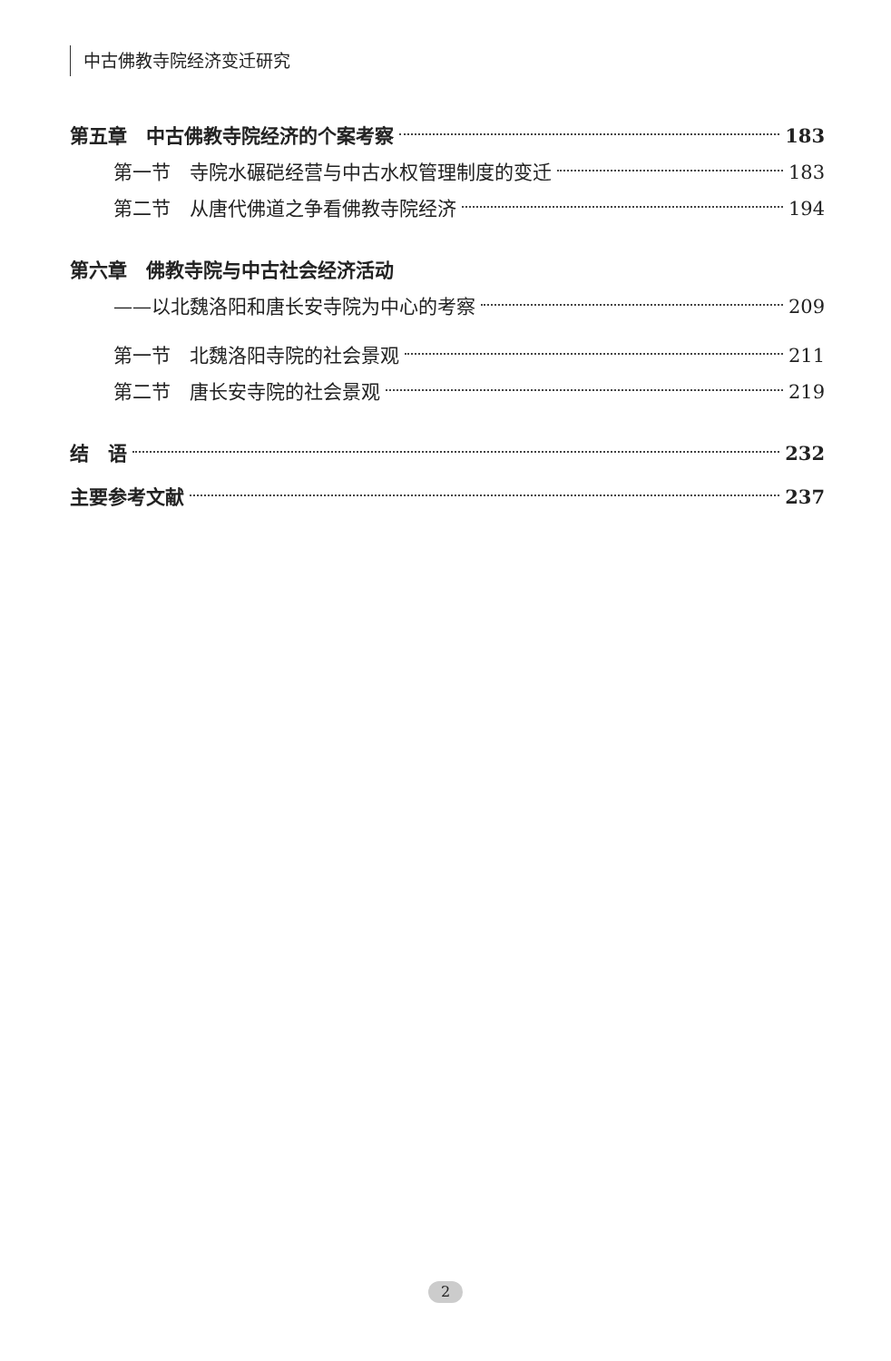中古佛教寺院经济变迁研究
第五章　中古佛教寺院经济的个案考察 183
第一节　寺院水碾硙经营与中古水权管理制度的变迁 183
第二节　从唐代佛道之争看佛教寺院经济 194
第六章　佛教寺院与中古社会经济活动
——以北魏洛阳和唐长安寺院为中心的考察 209
第一节　北魏洛阳寺院的社会景观 211
第二节　唐长安寺院的社会景观 219
结　语 232
主要参考文献 237
2